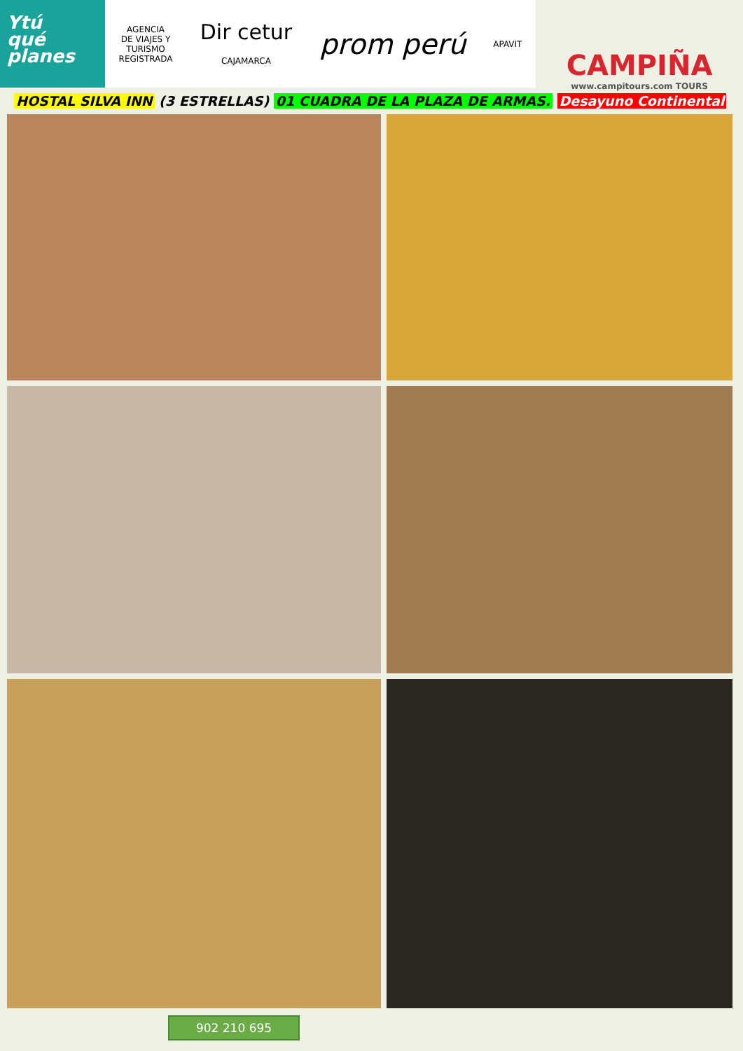Ytú
qué
planes
AGENCIA
DE VIAJES Y
TURISMO
REGISTRADA
Dir cetur
CAJAMARCA
prom perú
APAVIT
CAMPIÑA
www.campitours.com TOURS
HOSTAL SILVA INN (3 ESTRELLAS) 01 CUADRA DE LA PLAZA DE ARMAS. Desayuno Continental
902 210 695